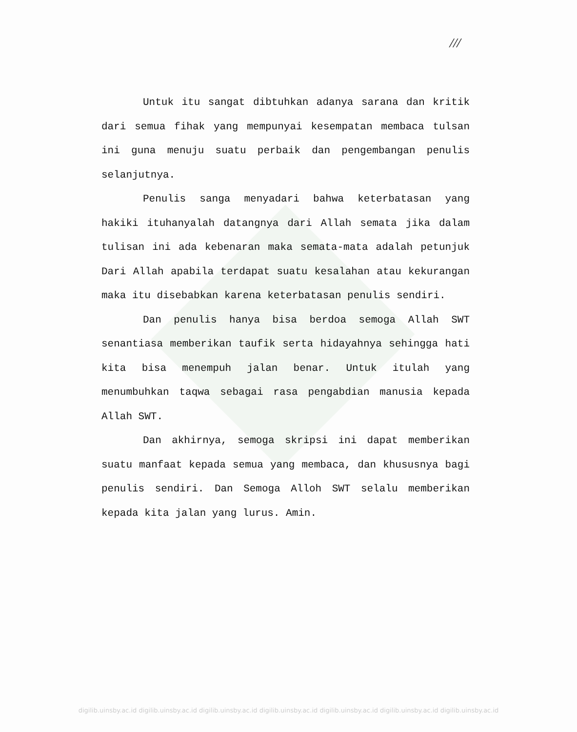///
Untuk itu sangat dibtuhkan adanya sarana dan kritik dari semua fihak yang mempunyai kesempatan membaca tulsan ini guna menuju suatu perbaik dan pengembangan penulis selanjutnya.
Penulis sanga menyadari bahwa keterbatasan yang hakiki ituhanyalah datangnya dari Allah semata jika dalam tulisan ini ada kebenaran maka semata-mata adalah petunjuk Dari Allah apabila terdapat suatu kesalahan atau kekurangan maka itu disebabkan karena keterbatasan penulis sendiri.
Dan penulis hanya bisa berdoa semoga Allah SWT senantiasa memberikan taufik serta hidayahnya sehingga hati kita bisa menempuh jalan benar. Untuk itulah yang menumbuhkan taqwa sebagai rasa pengabdian manusia kepada Allah SWT.
Dan akhirnya, semoga skripsi ini dapat memberikan suatu manfaat kepada semua yang membaca, dan khususnya bagi penulis sendiri. Dan Semoga Alloh SWT selalu memberikan kepada kita jalan yang lurus. Amin.
digilib.uinsby.ac.id digilib.uinsby.ac.id digilib.uinsby.ac.id digilib.uinsby.ac.id digilib.uinsby.ac.id digilib.uinsby.ac.id digilib.uinsby.ac.id